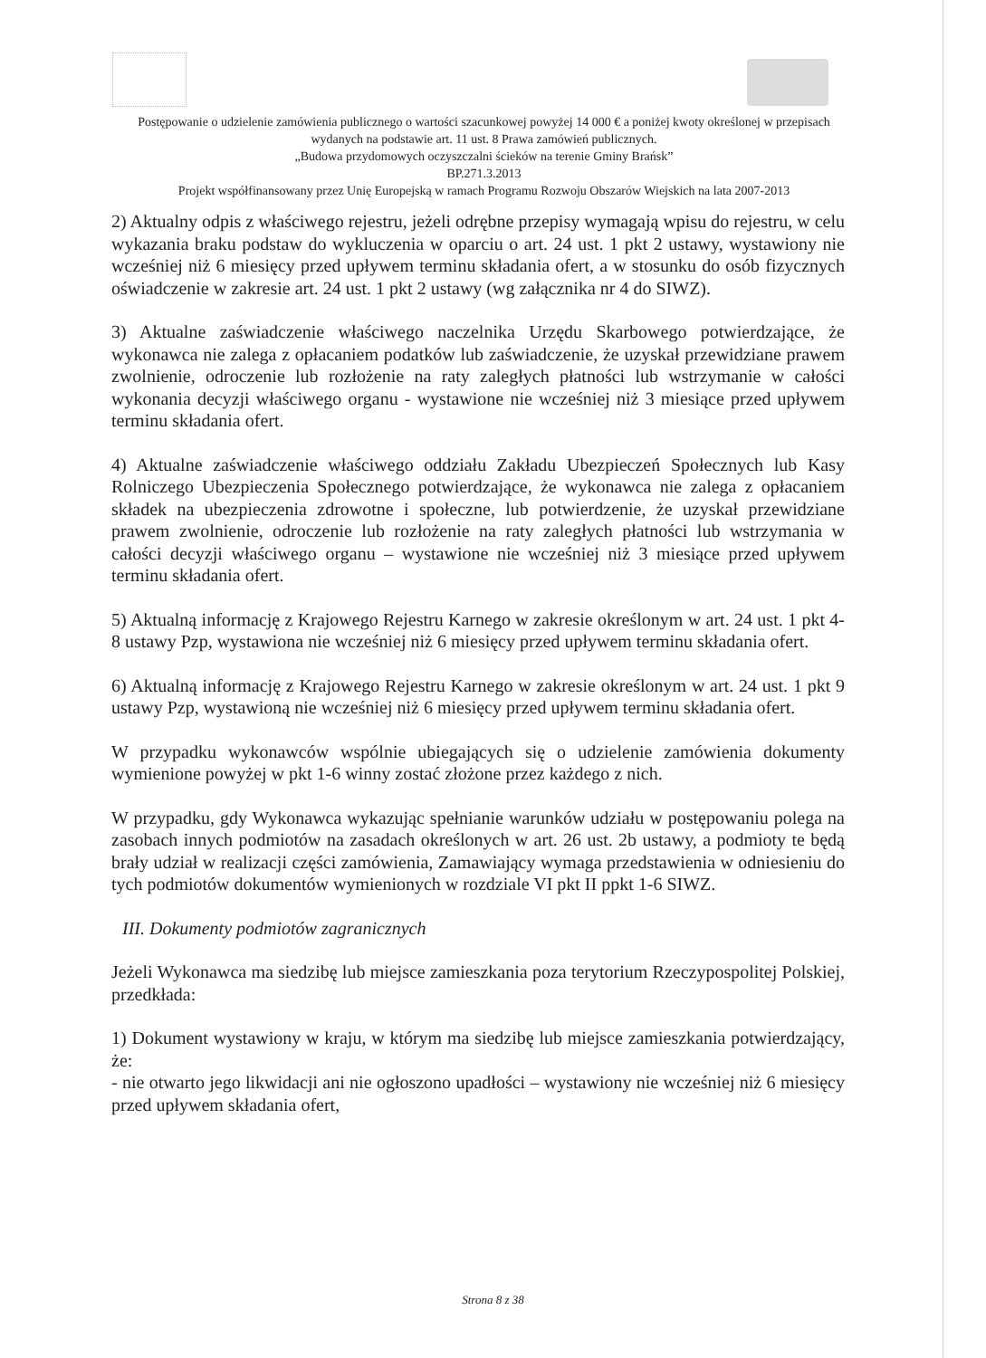Postępowanie o udzielenie zamówienia publicznego o wartości szacunkowej powyżej 14 000 € a poniżej kwoty określonej w przepisach wydanych na podstawie art. 11 ust. 8 Prawa zamówień publicznych.
„Budowa przydomowych oczyszczalni ścieków na terenie Gminy Brańsk”
BP.271.3.2013
Projekt współfinansowany przez Unię Europejską w ramach Programu Rozwoju Obszarów Wiejskich na lata 2007-2013
2) Aktualny odpis z właściwego rejestru, jeżeli odrębne przepisy wymagają wpisu do rejestru, w celu wykazania braku podstaw do wykluczenia w oparciu o art. 24 ust. 1 pkt 2 ustawy, wystawiony nie wcześniej niż 6 miesięcy przed upływem terminu składania ofert, a w stosunku do osób fizycznych oświadczenie w zakresie art. 24 ust. 1 pkt 2 ustawy (wg załącznika nr 4 do SIWZ).
3) Aktualne zaświadczenie właściwego naczelnika Urzędu Skarbowego potwierdzające, że wykonawca nie zalega z opłacaniem podatków lub zaświadczenie, że uzyskał przewidziane prawem zwolnienie, odroczenie lub rozłożenie na raty zaległych płatności lub wstrzymanie w całości wykonania decyzji właściwego organu - wystawione nie wcześniej niż 3 miesiące przed upływem terminu składania ofert.
4) Aktualne zaświadczenie właściwego oddziału Zakładu Ubezpieczeń Społecznych lub Kasy Rolniczego Ubezpieczenia Społecznego potwierdzające, że wykonawca nie zalega z opłacaniem składek na ubezpieczenia zdrowotne i społeczne, lub potwierdzenie, że uzyskał przewidziane prawem zwolnienie, odroczenie lub rozłożenie na raty zaległych płatności lub wstrzymania w całości decyzji właściwego organu – wystawione nie wcześniej niż 3 miesiące przed upływem terminu składania ofert.
5) Aktualną informację z Krajowego Rejestru Karnego w zakresie określonym w art. 24 ust. 1 pkt 4-8 ustawy Pzp, wystawiona nie wcześniej niż 6 miesięcy przed upływem terminu składania ofert.
6) Aktualną informację z Krajowego Rejestru Karnego w zakresie określonym w art. 24 ust. 1 pkt 9 ustawy Pzp, wystawioną nie wcześniej niż 6 miesięcy przed upływem terminu składania ofert.
W przypadku wykonawców wspólnie ubiegających się o udzielenie zamówienia dokumenty wymienione powyżej w pkt 1-6 winny zostać złożone przez każdego z nich.
W przypadku, gdy Wykonawca wykazując spełnianie warunków udziału w postępowaniu polega na zasobach innych podmiotów na zasadach określonych w art. 26 ust. 2b ustawy, a podmioty te będą brały udział w realizacji części zamówienia, Zamawiający wymaga przedstawienia w odniesieniu do tych podmiotów dokumentów wymienionych w rozdziale VI pkt II ppkt 1-6 SIWZ.
III. Dokumenty podmiotów zagranicznych
Jeżeli Wykonawca ma siedzibę lub miejsce zamieszkania poza terytorium Rzeczypospolitej Polskiej, przedkłada:
1) Dokument wystawiony w kraju, w którym ma siedzibę lub miejsce zamieszkania potwierdzający, że:
- nie otwarto jego likwidacji ani nie ogłoszono upadłości – wystawiony nie wcześniej niż 6 miesięcy przed upływem składania ofert,
Strona 8 z 38